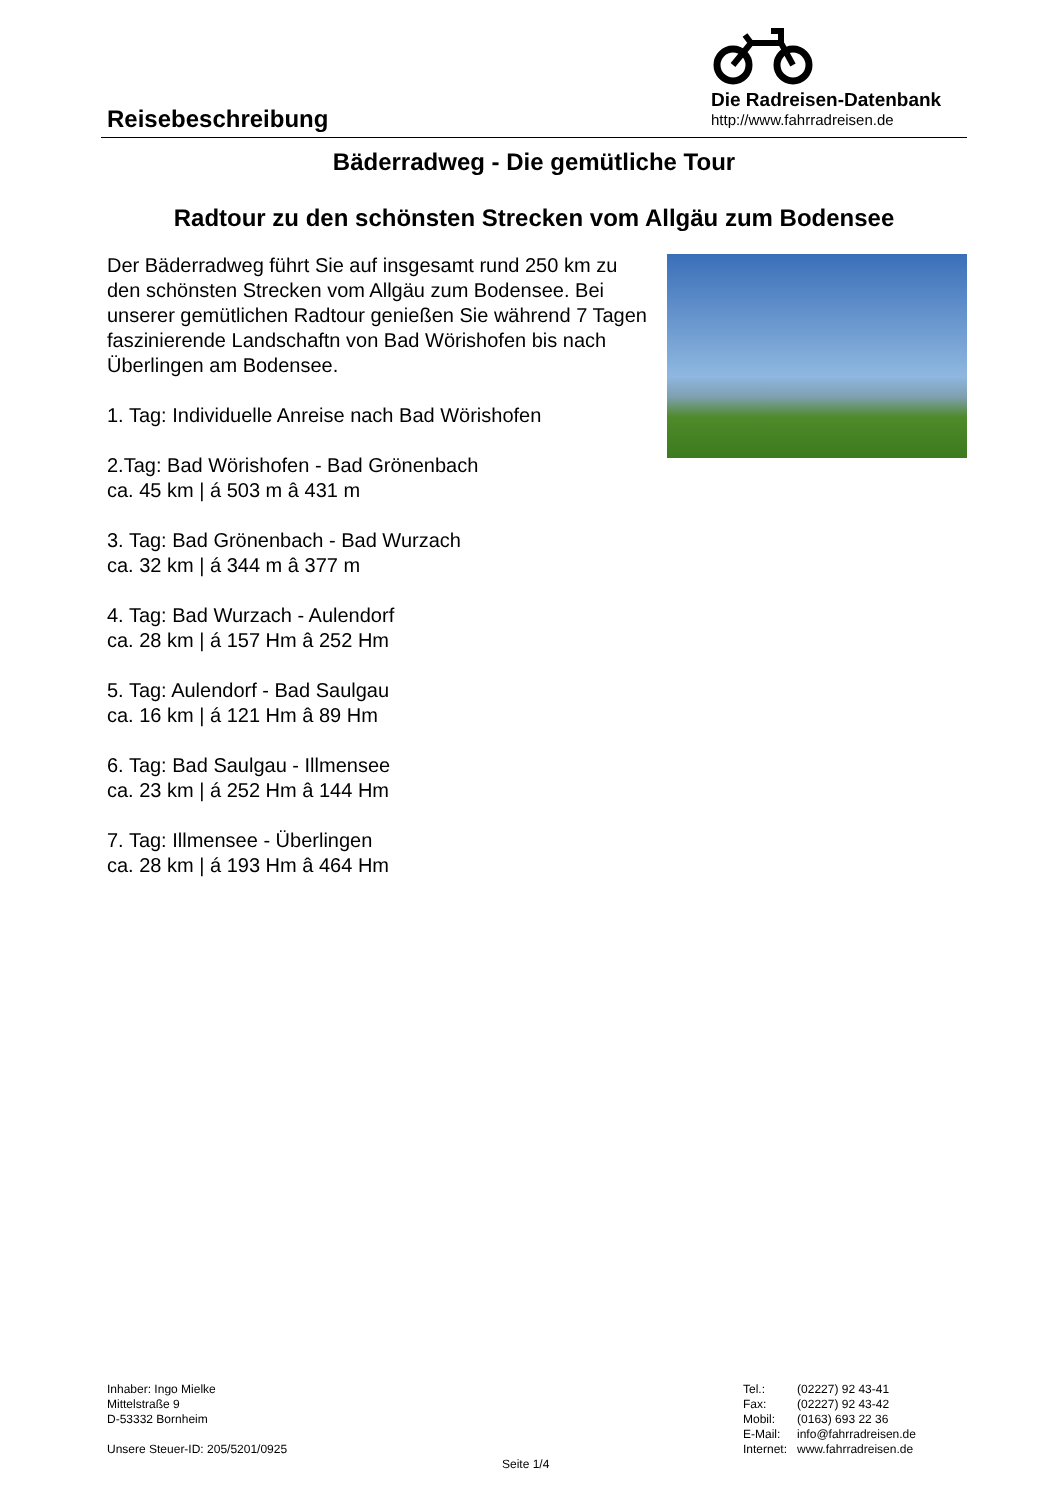Reisebeschreibung
Die Radreisen-Datenbank
http://www.fahrradreisen.de
Bäderradweg - Die gemütliche Tour
Radtour zu den schönsten Strecken vom Allgäu zum Bodensee
Der Bäderradweg führt Sie auf insgesamt rund 250 km zu den schönsten Strecken vom Allgäu zum Bodensee. Bei unserer gemütlichen Radtour genießen Sie während 7 Tagen faszinierende Landschaftn von Bad Wörishofen bis nach Überlingen am Bodensee.
1. Tag: Individuelle Anreise nach Bad Wörishofen
2.Tag: Bad Wörishofen - Bad Grönenbach
ca. 45 km | á 503 m â 431 m
3. Tag: Bad Grönenbach - Bad Wurzach
ca. 32 km | á 344 m â 377 m
4. Tag: Bad Wurzach - Aulendorf
ca. 28 km | á 157 Hm â 252 Hm
5. Tag: Aulendorf - Bad Saulgau
ca. 16 km | á 121 Hm â 89 Hm
6. Tag: Bad Saulgau - Illmensee
ca. 23 km | á 252 Hm â 144 Hm
7. Tag: Illmensee - Überlingen
ca. 28 km | á 193 Hm â 464 Hm
Inhaber: Ingo Mielke
Mittelstraße 9
D-53332 Bornheim
Unsere Steuer-ID: 205/5201/0925
Seite 1/4
| Tel.: | (02227) 92 43-41 |
| Fax: | (02227) 92 43-42 |
| Mobil: | (0163) 693 22 36 |
| E-Mail: | info@fahrradreisen.de |
| Internet: | www.fahrradreisen.de |